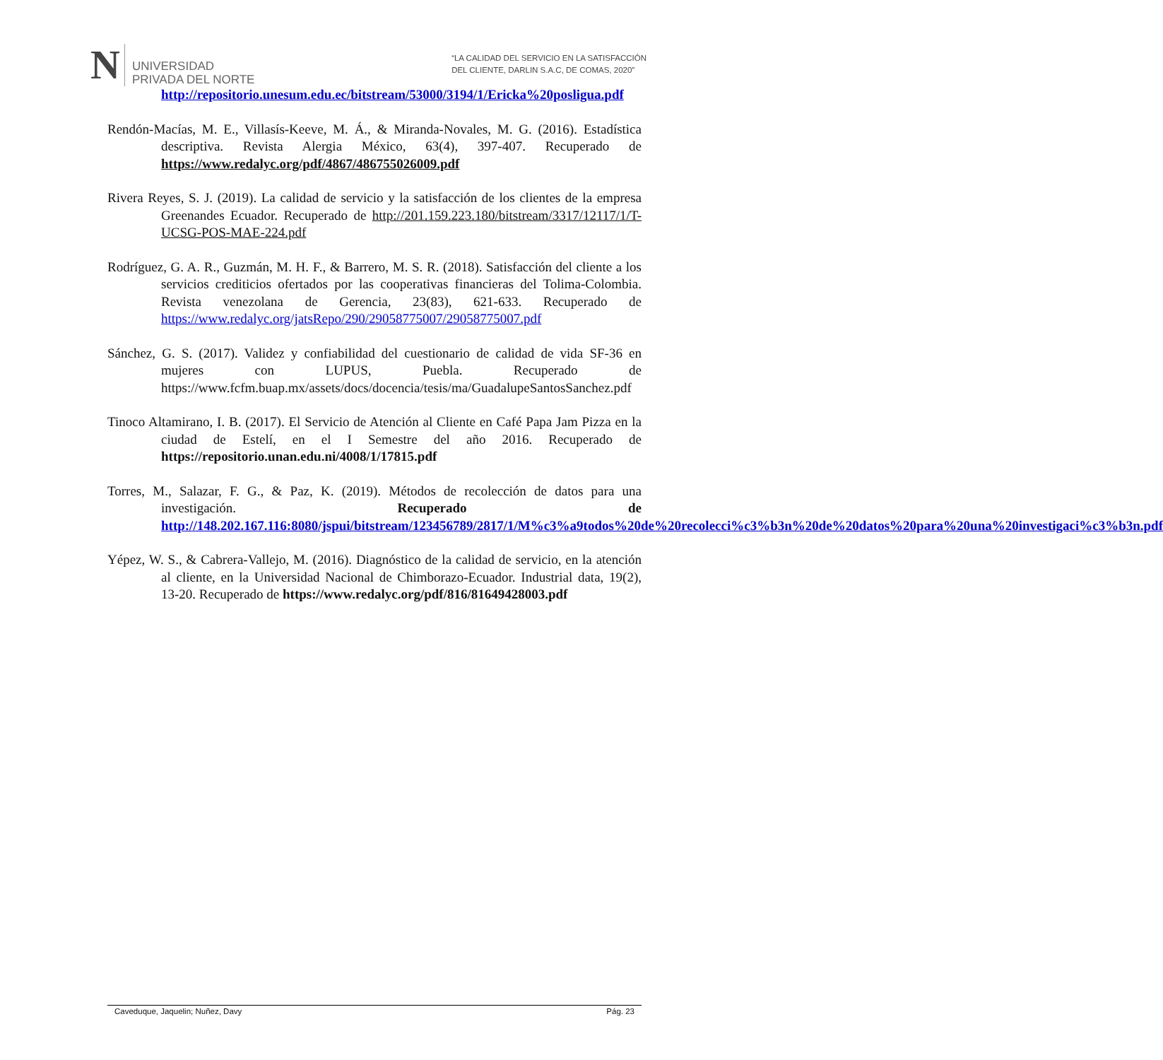N UNIVERSIDAD
PRIVADA DEL NORTE
“LA CALIDAD DEL SERVICIO EN LA SATISFACCIÓN
DEL CLIENTE, DARLIN S.A.C, DE COMAS, 2020”
http://repositorio.unesum.edu.ec/bitstream/53000/3194/1/Ericka%20posligua.pdf
Rendón-Macías, M. E., Villasís-Keeve, M. Á., & Miranda-Novales, M. G. (2016). Estadística descriptiva. Revista Alergia México, 63(4), 397-407. Recuperado de https://www.redalyc.org/pdf/4867/486755026009.pdf
Rivera Reyes, S. J. (2019). La calidad de servicio y la satisfacción de los clientes de la empresa Greenandes Ecuador. Recuperado de http://201.159.223.180/bitstream/3317/12117/1/T-UCSG-POS-MAE-224.pdf
Rodríguez, G. A. R., Guzmán, M. H. F., & Barrero, M. S. R. (2018). Satisfacción del cliente a los servicios crediticios ofertados por las cooperativas financieras del Tolima-Colombia. Revista venezolana de Gerencia, 23(83), 621-633. Recuperado de https://www.redalyc.org/jatsRepo/290/29058775007/29058775007.pdf
Sánchez, G. S. (2017). Validez y confiabilidad del cuestionario de calidad de vida SF-36 en mujeres con LUPUS, Puebla. Recuperado de https://www.fcfm.buap.mx/assets/docs/docencia/tesis/ma/GuadalupeSantosSanchez.pdf
Tinoco Altamirano, I. B. (2017). El Servicio de Atención al Cliente en Café Papa Jam Pizza en la ciudad de Estelí, en el I Semestre del año 2016. Recuperado de https://repositorio.unan.edu.ni/4008/1/17815.pdf
Torres, M., Salazar, F. G., & Paz, K. (2019). Métodos de recolección de datos para una investigación. Recuperado de http://148.202.167.116:8080/jspui/bitstream/123456789/2817/1/M%c3%a9todos%20de%20recolecci%c3%b3n%20de%20datos%20para%20una%20investigaci%c3%b3n.pdf
Yépez, W. S., & Cabrera-Vallejo, M. (2016). Diagnóstico de la calidad de servicio, en la atención al cliente, en la Universidad Nacional de Chimborazo-Ecuador. Industrial data, 19(2), 13-20. Recuperado de https://www.redalyc.org/pdf/816/81649428003.pdf
Caveduque, Jaquelin; Nuñez, Davy Pág. 23